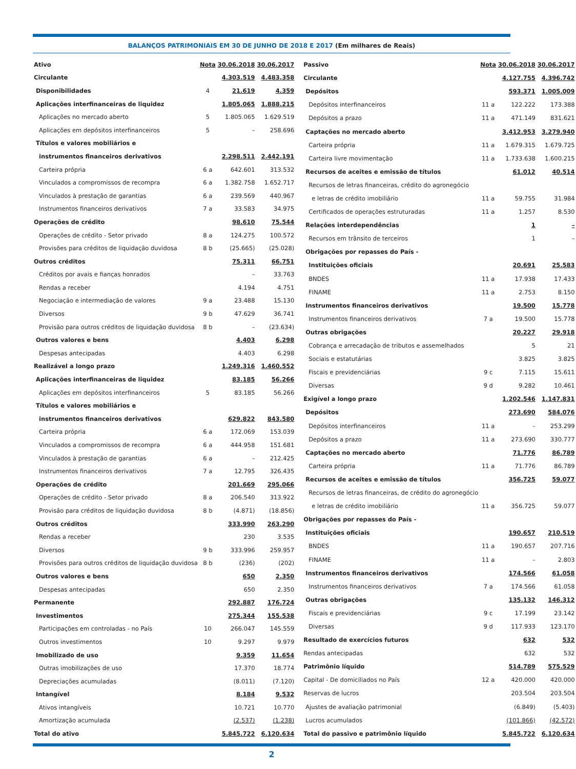BALANÇOS PATRIMONIAIS EM 30 DE JUNHO DE 2018 E 2017 (Em milhares de Reais)
| Ativo | Nota | 30.06.2018 | 30.06.2017 |
| --- | --- | --- | --- |
| Circulante | | 4.303.519 | 4.483.358 |
| Disponibilidades | 4 | 21.619 | 4.359 |
| Aplicações interfinanceiras de liquidez | | 1.805.065 | 1.888.215 |
| Aplicações no mercado aberto | 5 | 1.805.065 | 1.629.519 |
| Aplicações em depósitos interfinanceiros | 5 | – | 258.696 |
| Títulos e valores mobiliários e | | | |
| instrumentos financeiros derivativos | | 2.298.511 | 2.442.191 |
| Carteira própria | 6 a | 642.601 | 313.532 |
| Vinculados a compromissos de recompra | 6 a | 1.382.758 | 1.652.717 |
| Vinculados à prestação de garantias | 6 a | 239.569 | 440.967 |
| Instrumentos financeiros derivativos | 7 a | 33.583 | 34.975 |
| Operações de crédito | | 98.610 | 75.544 |
| Operações de crédito - Setor privado | 8 a | 124.275 | 100.572 |
| Provisões para créditos de liquidação duvidosa | 8 b | (25.665) | (25.028) |
| Outros créditos | | 75.311 | 66.751 |
| Créditos por avais e fianças honrados | | – | 33.763 |
| Rendas a receber | | 4.194 | 4.751 |
| Negociação e intermediação de valores | 9 a | 23.488 | 15.130 |
| Diversos | 9 b | 47.629 | 36.741 |
| Provisão para outros créditos de liquidação duvidosa | 8 b | – | (23.634) |
| Outros valores e bens | | 4.403 | 6.298 |
| Despesas antecipadas | | 4.403 | 6.298 |
| Realizável a longo prazo | | 1.249.316 | 1.460.552 |
| Aplicações interfinanceiras de liquidez | | 83.185 | 56.266 |
| Aplicações em depósitos interfinanceiros | 5 | 83.185 | 56.266 |
| Títulos e valores mobiliários e | | | |
| instrumentos financeiros derivativos | | 629.822 | 843.580 |
| Carteira própria | 6 a | 172.069 | 153.039 |
| Vinculados a compromissos de recompra | 6 a | 444.958 | 151.681 |
| Vinculados à prestação de garantias | 6 a | – | 212.425 |
| Instrumentos financeiros derivativos | 7 a | 12.795 | 326.435 |
| Operações de crédito | | 201.669 | 295.066 |
| Operações de crédito - Setor privado | 8 a | 206.540 | 313.922 |
| Provisão para créditos de liquidação duvidosa | 8 b | (4.871) | (18.856) |
| Outros créditos | | 333.990 | 263.290 |
| Rendas a receber | | 230 | 3.535 |
| Diversos | 9 b | 333.996 | 259.957 |
| Provisões para outros créditos de liquidação duvidosa | 8 b | (236) | (202) |
| Outros valores e bens | | 650 | 2.350 |
| Despesas antecipadas | | 650 | 2.350 |
| Permanente | | 292.887 | 176.724 |
| Investimentos | | 275.344 | 155.538 |
| Participações em controladas - no País | 10 | 266.047 | 145.559 |
| Outros investimentos | 10 | 9.297 | 9.979 |
| Imobilizado de uso | | 9.359 | 11.654 |
| Outras imobilizações de uso | | 17.370 | 18.774 |
| Depreciações acumuladas | | (8.011) | (7.120) |
| Intangível | | 8.184 | 9.532 |
| Ativos intangíveis | | 10.721 | 10.770 |
| Amortização acumulada | | (2.537) | (1.238) |
| Total do ativo | | 5.845.722 | 6.120.634 |
| Passivo | Nota | 30.06.2018 | 30.06.2017 |
| --- | --- | --- | --- |
| Circulante | | 4.127.755 | 4.396.742 |
| Depósitos | | 593.371 | 1.005.009 |
| Depósitos interfinanceiros | 11 a | 122.222 | 173.388 |
| Depósitos a prazo | 11 a | 471.149 | 831.621 |
| Captações no mercado aberto | | 3.412.953 | 3.279.940 |
| Carteira própria | 11 a | 1.679.315 | 1.679.725 |
| Carteira livre movimentação | 11 a | 1.733.638 | 1.600.215 |
| Recursos de aceites e emissão de títulos | | 61.012 | 40.514 |
| Recursos de letras financeiras, crédito do agronegócio | | | |
| e letras de crédito imobiliário | 11 a | 59.755 | 31.984 |
| Certificados de operações estruturadas | 11 a | 1.257 | 8.530 |
| Relações interdependências | | 1 | – |
| Recursos em trânsito de terceiros | | 1 | – |
| Obrigações por repasses do País - | | | |
| Instituições oficiais | | 20.691 | 25.583 |
| BNDES | 11 a | 17.938 | 17.433 |
| FINAME | 11 a | 2.753 | 8.150 |
| Instrumentos financeiros derivativos | | 19.500 | 15.778 |
| Instrumentos financeiros derivativos | 7 a | 19.500 | 15.778 |
| Outras obrigações | | 20.227 | 29.918 |
| Cobrança e arrecadação de tributos e assemelhados | | 5 | 21 |
| Sociais e estatutárias | | 3.825 | 3.825 |
| Fiscais e previdenciárias | 9 c | 7.115 | 15.611 |
| Diversas | 9 d | 9.282 | 10.461 |
| Exigível a longo prazo | | 1.202.546 | 1.147.831 |
| Depósitos | | 273.690 | 584.076 |
| Depósitos interfinanceiros | 11 a | – | 253.299 |
| Depósitos a prazo | 11 a | 273.690 | 330.777 |
| Captações no mercado aberto | | 71.776 | 86.789 |
| Carteira própria | 11 a | 71.776 | 86.789 |
| Recursos de aceites e emissão de títulos | | 356.725 | 59.077 |
| Recursos de letras financeiras, de crédito do agronegócio | | | |
| e letras de crédito imobiliário | 11 a | 356.725 | 59.077 |
| Obrigações por repasses do País - | | | |
| Instituições oficiais | | 190.657 | 210.519 |
| BNDES | 11 a | 190.657 | 207.716 |
| FINAME | 11 a | – | 2.803 |
| Instrumentos financeiros derivativos | | 174.566 | 61.058 |
| Instrumentos financeiros derivativos | 7 a | 174.566 | 61.058 |
| Outras obrigações | | 135.132 | 146.312 |
| Fiscais e previdenciárias | 9 c | 17.199 | 23.142 |
| Diversas | 9 d | 117.933 | 123.170 |
| Resultado de exercícios futuros | | 632 | 532 |
| Rendas antecipadas | | 632 | 532 |
| Patrimônio líquido | | 514.789 | 575.529 |
| Capital - De domiciliados no País | 12 a | 420.000 | 420.000 |
| Reservas de lucros | | 203.504 | 203.504 |
| Ajustes de avaliação patrimonial | | (6.849) | (5.403) |
| Lucros acumulados | | (101.866) | (42.572) |
| Total do passivo e patrimônio líquido | | 5.845.722 | 6.120.634 |
2